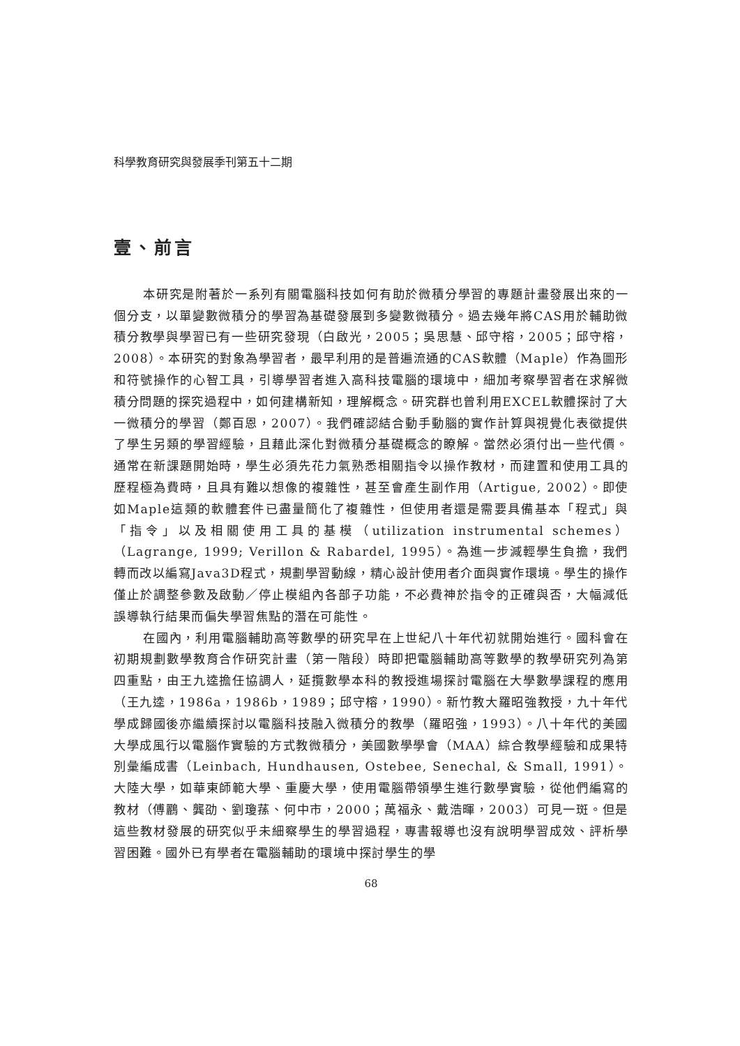科學教育研究與發展季刊第五十二期
壹、前言
本研究是附著於一系列有關電腦科技如何有助於微積分學習的專題計畫發展出來的一個分支，以單變數微積分的學習為基礎發展到多變數微積分。過去幾年將CAS用於輔助微積分教學與學習已有一些研究發現（白啟光，2005；吳思慧、邱守榕，2005；邱守榕，2008）。本研究的對象為學習者，最早利用的是普遍流通的CAS軟體（Maple）作為圖形和符號操作的心智工具，引導學習者進入高科技電腦的環境中，細加考察學習者在求解微積分問題的探究過程中，如何建構新知，理解概念。研究群也曾利用EXCEL軟體探討了大一微積分的學習（鄭百恩，2007）。我們確認結合動手動腦的實作計算與視覺化表徵提供了學生另類的學習經驗，且藉此深化對微積分基礎概念的瞭解。當然必須付出一些代價。通常在新課題開始時，學生必須先花力氣熟悉相關指令以操作教材，而建置和使用工具的歷程極為費時，且具有難以想像的複雜性，甚至會產生副作用（Artigue, 2002）。即使如Maple這類的軟體套件已盡量簡化了複雜性，但使用者還是需要具備基本「程式」與「指令」以及相關使用工具的基模（utilization instrumental schemes）（Lagrange, 1999; Verillon & Rabardel, 1995）。為進一步減輕學生負擔，我們轉而改以編寫Java3D程式，規劃學習動線，精心設計使用者介面與實作環境。學生的操作僅止於調整參數及啟動／停止模組內各部子功能，不必費神於指令的正確與否，大幅減低誤導執行結果而偏失學習焦點的潛在可能性。
在國內，利用電腦輔助高等數學的研究早在上世紀八十年代初就開始進行。國科會在初期規劃數學教育合作研究計畫（第一階段）時即把電腦輔助高等數學的教學研究列為第四重點，由王九逵擔任協調人，延攬數學本科的教授進場探討電腦在大學數學課程的應用（王九逵，1986a，1986b，1989；邱守榕，1990）。新竹教大羅昭強教授，九十年代學成歸國後亦繼續探討以電腦科技融入微積分的教學（羅昭強，1993）。八十年代的美國大學成風行以電腦作實驗的方式教微積分，美國數學學會（MAA）綜合教學經驗和成果特別彙編成書（Leinbach, Hundhausen, Ostebee, Senechal, & Small, 1991）。大陸大學，如華東師範大學、重慶大學，使用電腦帶領學生進行數學實驗，從他們編寫的教材（傅鸝、龔劭、劉瓊蓀、何中市，2000；萬福永、戴浩暉，2003）可見一斑。但是這些教材發展的研究似乎未細察學生的學習過程，專書報導也沒有說明學習成效、評析學習困難。國外已有學者在電腦輔助的環境中探討學生的學
68